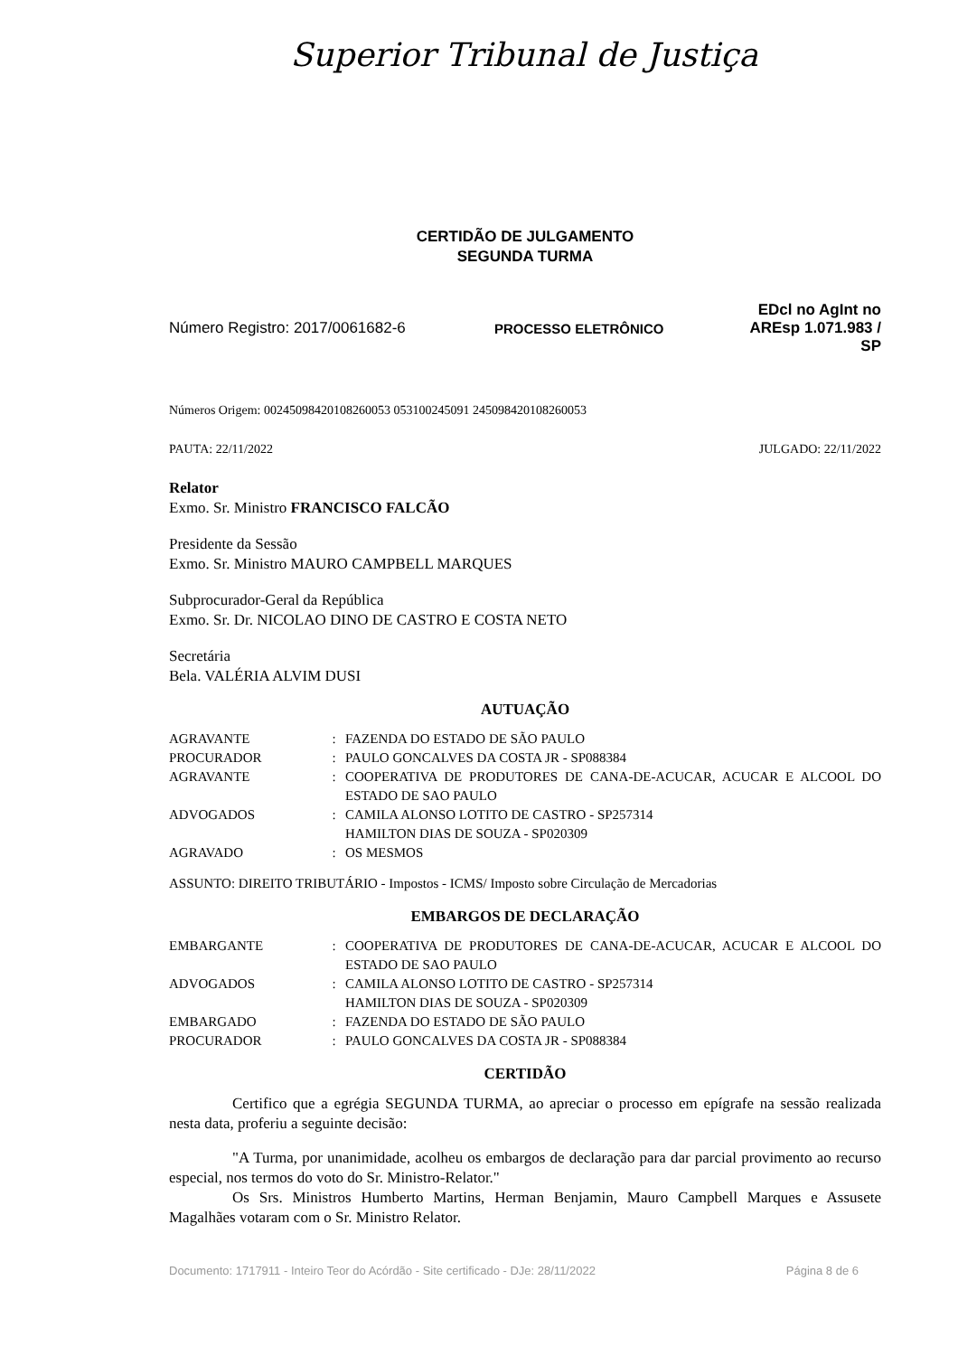Superior Tribunal de Justiça
CERTIDÃO DE JULGAMENTO
SEGUNDA TURMA
Número Registro: 2017/0061682-6 PROCESSO ELETRÔNICO
EDcl no AgInt no AREsp 1.071.983 / SP
Números Origem: 00245098420108260053 053100245091 245098420108260053
PAUTA: 22/11/2022 JULGADO: 22/11/2022
Relator
Exmo. Sr. Ministro FRANCISCO FALCÃO
Presidente da Sessão
Exmo. Sr. Ministro MAURO CAMPBELL MARQUES
Subprocurador-Geral da República
Exmo. Sr. Dr. NICOLAO DINO DE CASTRO E COSTA NETO
Secretária
Bela. VALÉRIA ALVIM DUSI
AUTUAÇÃO
| AGRAVANTE | : | FAZENDA DO ESTADO DE SÃO PAULO |
| PROCURADOR | : | PAULO GONCALVES DA COSTA JR - SP088384 |
| AGRAVANTE | : | COOPERATIVA DE PRODUTORES DE CANA-DE-ACUCAR, ACUCAR E ALCOOL DO ESTADO DE SAO PAULO |
| ADVOGADOS | : | CAMILA ALONSO LOTITO DE CASTRO - SP257314 HAMILTON DIAS DE SOUZA - SP020309 |
| AGRAVADO | : | OS MESMOS |
ASSUNTO: DIREITO TRIBUTÁRIO - Impostos - ICMS/ Imposto sobre Circulação de Mercadorias
EMBARGOS DE DECLARAÇÃO
| EMBARGANTE | : | COOPERATIVA DE PRODUTORES DE CANA-DE-ACUCAR, ACUCAR E ALCOOL DO ESTADO DE SAO PAULO |
| ADVOGADOS | : | CAMILA ALONSO LOTITO DE CASTRO - SP257314 HAMILTON DIAS DE SOUZA - SP020309 |
| EMBARGADO | : | FAZENDA DO ESTADO DE SÃO PAULO |
| PROCURADOR | : | PAULO GONCALVES DA COSTA JR - SP088384 |
CERTIDÃO
Certifico que a egrégia SEGUNDA TURMA, ao apreciar o processo em epígrafe na sessão realizada nesta data, proferiu a seguinte decisão:
"A Turma, por unanimidade, acolheu os embargos de declaração para dar parcial provimento ao recurso especial, nos termos do voto do Sr. Ministro-Relator."
Os Srs. Ministros Humberto Martins, Herman Benjamin, Mauro Campbell Marques e Assusete Magalhães votaram com o Sr. Ministro Relator.
Documento: 1717911 - Inteiro Teor do Acórdão - Site certificado - DJe: 28/11/2022 Página 8 de 6